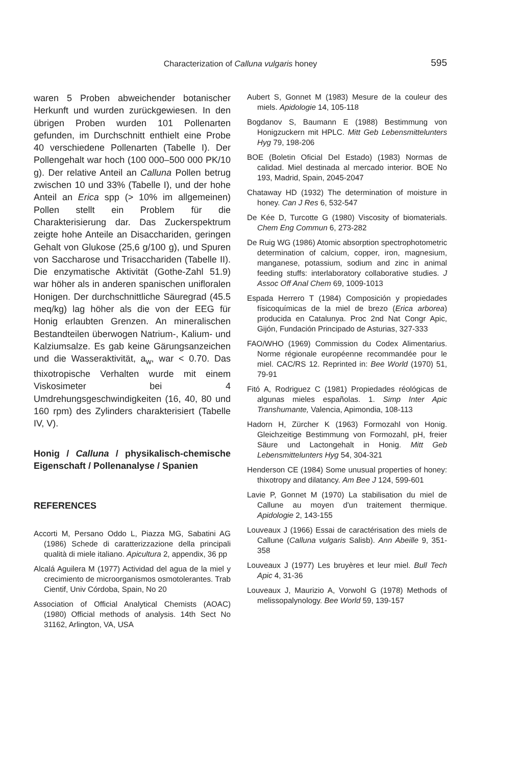Characterization of Calluna vulgaris honey
595
waren 5 Proben abweichender botanischer Herkunft und wurden zurückgewiesen. In den übrigen Proben wurden 101 Pollenarten gefunden, im Durchschnitt enthielt eine Probe 40 verschiedene Pollenarten (Tabelle I). Der Pollengehalt war hoch (100 000–500 000 PK/10 g). Der relative Anteil an Calluna Pollen betrug zwischen 10 und 33% (Tabelle I), und der hohe Anteil an Erica spp (> 10% im allgemeinen) Pollen stellt ein Problem für die Charakterisierung dar. Das Zuckerspektrum zeigte hohe Anteile an Disacchariden, geringen Gehalt von Glukose (25,6 g/100 g), und Spuren von Saccharose und Trisacchariden (Tabelle II). Die enzymatische Aktivität (Gothe-Zahl 51.9) war höher als in anderen spanischen unifloralen Honigen. Der durchschnittliche Säuregrad (45.5 meq/kg) lag höher als die von der EEG für Honig erlaubten Grenzen. An mineralischen Bestandteilen überwogen Natrium-, Kalium- und Kalziumsalze. Es gab keine Gärungsanzeichen und die Wasseraktivität, a<sub>w</sub>, war < 0.70. Das thixotropische Verhalten wurde mit einem Viskosimeter bei 4 Umdrehungsgeschwindigkeiten (16, 40, 80 und 160 rpm) des Zylinders charakterisiert (Tabelle IV, V).
Honig / Calluna / physikalisch-chemische Eigenschaft / Pollenanalyse / Spanien
REFERENCES
Accorti M, Persano Oddo L, Piazza MG, Sabatini AG (1986) Schede di caratterizzazione della principali qualità di miele italiano. Apicultura 2, appendix, 36 pp
Alcalá Aguilera M (1977) Actividad del agua de la miel y crecimiento de microorganismos osmotolerantes. Trab Cientif, Univ Córdoba, Spain, No 20
Association of Official Analytical Chemists (AOAC) (1980) Official methods of analysis. 14th Sect No 31162, Arlington, VA, USA
Aubert S, Gonnet M (1983) Mesure de la couleur des miels. Apidologie 14, 105-118
Bogdanov S, Baumann E (1988) Bestimmung von Honigzuckern mit HPLC. Mitt Geb Lebensmittelunters Hyg 79, 198-206
BOE (Boletin Oficial Del Estado) (1983) Normas de calidad. Miel destinada al mercado interior. BOE No 193, Madrid, Spain, 2045-2047
Chataway HD (1932) The determination of moisture in honey. Can J Res 6, 532-547
De Kée D, Turcotte G (1980) Viscosity of biomaterials. Chem Eng Commun 6, 273-282
De Ruig WG (1986) Atomic absorption spectrophotometric determination of calcium, copper, iron, magnesium, manganese, potassium, sodium and zinc in animal feeding stuffs: interlaboratory collaborative studies. J Assoc Off Anal Chem 69, 1009-1013
Espada Herrero T (1984) Composición y propiedades físicoquímicas de la miel de brezo (Erica arborea) producida en Catalunya. Proc 2nd Nat Congr Apic, Gijón, Fundación Principado de Asturias, 327-333
FAO/WHO (1969) Commission du Codex Alimentarius. Norme régionale européenne recommandée pour le miel. CAC/RS 12. Reprinted in: Bee World (1970) 51, 79-91
Fitó A, Rodriguez C (1981) Propiedades réológicas de algunas mieles españolas. 1. Simp Inter Apic Transhumante, Valencia, Apimondia, 108-113
Hadorn H, Zürcher K (1963) Formozahl von Honig. Gleichzeitige Bestimmung von Formozahl, pH, freier Säure und Lactongehalt in Honig. Mitt Geb Lebensmittelunters Hyg 54, 304-321
Henderson CE (1984) Some unusual properties of honey: thixotropy and dilatancy. Am Bee J 124, 599-601
Lavie P, Gonnet M (1970) La stabilisation du miel de Callune au moyen d'un traitement thermique. Apidologie 2, 143-155
Louveaux J (1966) Essai de caractérisation des miels de Callune (Calluna vulgaris Salisb). Ann Abeille 9, 351-358
Louveaux J (1977) Les bruyères et leur miel. Bull Tech Apic 4, 31-36
Louveaux J, Maurizio A, Vorwohl G (1978) Methods of melissopalynology. Bee World 59, 139-157